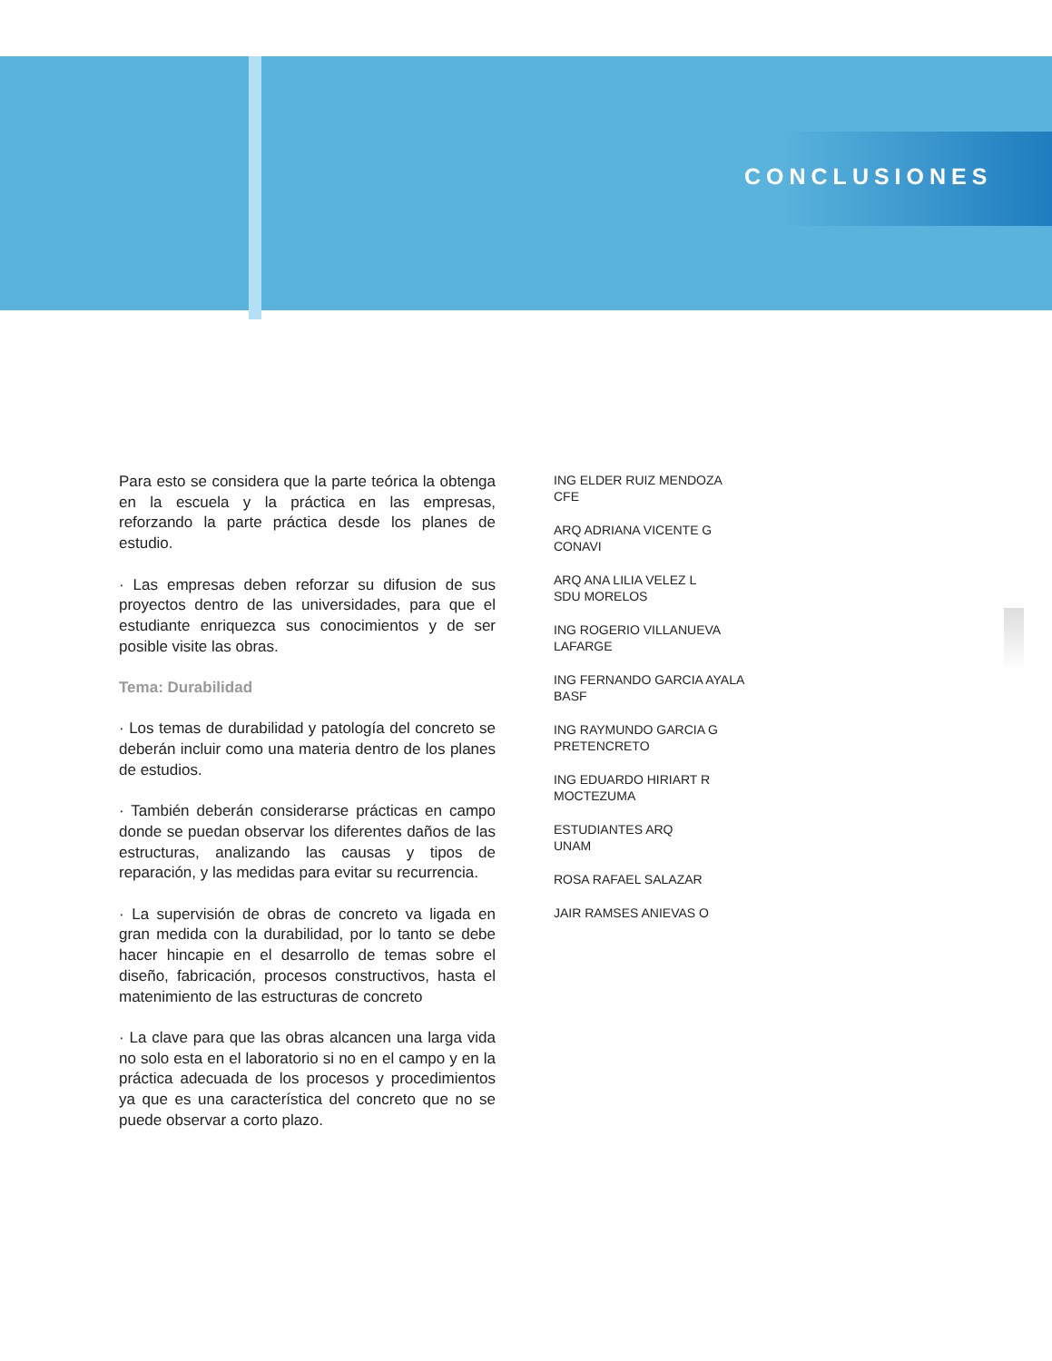CONCLUSIONES
Para esto se considera que la parte teórica la obtenga en la escuela y la práctica en las empresas, reforzando la parte práctica desde los planes de estudio.
· Las empresas deben reforzar su difusion de sus proyectos dentro de las universidades, para que el estudiante enriquezca sus conocimientos y de ser posible visite las obras.
Tema: Durabilidad
· Los temas de durabilidad y patología del concreto se deberán incluir como una materia dentro de los planes de estudios.
· También deberán considerarse prácticas en campo donde se puedan observar los diferentes daños de las estructuras, analizando las causas y tipos de reparación, y las medidas para evitar su recurrencia.
· La supervisión de obras de concreto va ligada en gran medida con la durabilidad, por lo tanto se debe hacer hincapie en el desarrollo de temas sobre el diseño, fabricación, procesos constructivos, hasta el matenimiento de las estructuras de concreto
· La clave para que las obras alcancen una larga vida no solo esta en el laboratorio si no en el campo y en la práctica adecuada de los procesos y procedimientos ya que es una característica del concreto que no se puede observar a corto plazo.
ING ELDER RUIZ MENDOZA
CFE
ARQ ADRIANA VICENTE G
CONAVI
ARQ ANA LILIA VELEZ L
SDU MORELOS
ING ROGERIO VILLANUEVA
LAFARGE
ING FERNANDO GARCIA AYALA
BASF
ING RAYMUNDO GARCIA G
PRETENCRETO
ING EDUARDO HIRIART R
MOCTEZUMA
ESTUDIANTES ARQ
UNAM
ROSA RAFAEL SALAZAR
JAIR RAMSES ANIEVAS O